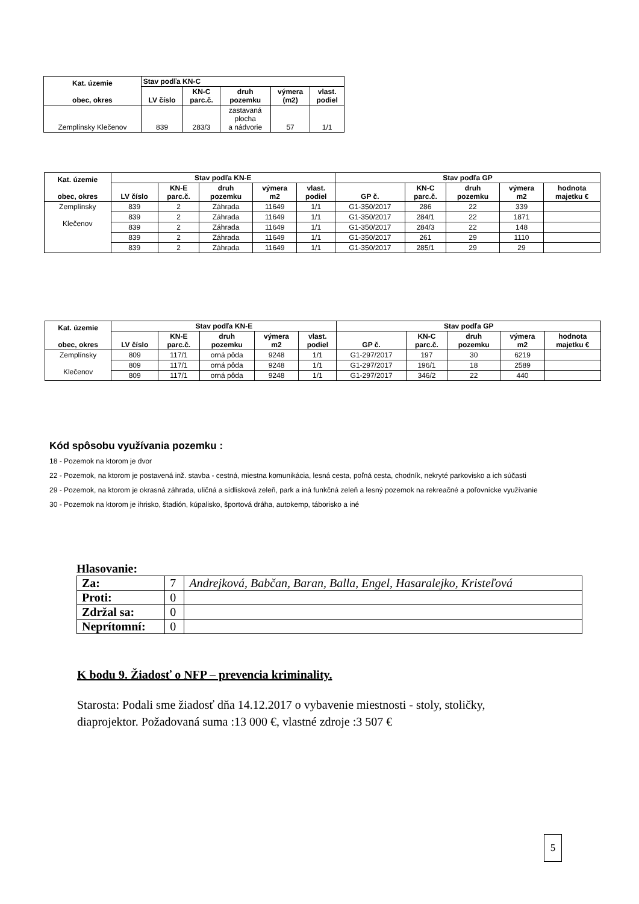| Kat. územie obec, okres | Stav podľa KN-C | | | | |
| --- | --- | --- | --- | --- | --- |
| | LV číslo | KN-C parc.č. | druh pozemku | výmera (m2) | vlast. podiel |
| Zemplínsky Klečenov | 839 | 283/3 | zastavaná plocha a nádvorie | 57 | 1/1 |
| Kat. územie obec, okres | Stav podľa KN-E | | | | | Stav podľa GP | | | | |
| --- | --- | --- | --- | --- | --- | --- | --- | --- | --- | --- |
| | LV číslo | KN-E parc.č. | druh pozemku | výmera m2 | vlast. podiel | GP č. | KN-C parc.č. | druh pozemku | výmera m2 | hodnota majetku € |
| Zemplínsky Klečenov | 839 | 2 | Záhrada | 11649 | 1/1 | G1-350/2017 | 286 | 22 | 339 | |
| | 839 | 2 | Záhrada | 11649 | 1/1 | G1-350/2017 | 284/1 | 22 | 1871 | |
| | 839 | 2 | Záhrada | 11649 | 1/1 | G1-350/2017 | 284/3 | 22 | 148 | |
| | 839 | 2 | Záhrada | 11649 | 1/1 | G1-350/2017 | 261 | 29 | 1110 | |
| | 839 | 2 | Záhrada | 11649 | 1/1 | G1-350/2017 | 285/1 | 29 | 29 | |
| Kat. územie obec, okres | Stav podľa KN-E | | | | | Stav podľa GP | | | | |
| --- | --- | --- | --- | --- | --- | --- | --- | --- | --- | --- |
| | LV číslo | KN-E parc.č. | druh pozemku | výmera m2 | vlast. podiel | GP č. | KN-C parc.č. | druh pozemku | výmera m2 | hodnota majetku € |
| Zemplínsky Klečenov | 809 | 117/1 | orná pôda | 9248 | 1/1 | G1-297/2017 | 197 | 30 | 6219 | |
| | 809 | 117/1 | orná pôda | 9248 | 1/1 | G1-297/2017 | 196/1 | 18 | 2589 | |
| | 809 | 117/1 | orná pôda | 9248 | 1/1 | G1-297/2017 | 346/2 | 22 | 440 | |
Kód spôsobu využívania pozemku :
18 - Pozemok na ktorom je dvor
22 - Pozemok, na ktorom je postavená inž. stavba - cestná, miestna komunikácia, lesná cesta, poľná cesta, chodník, nekryté parkovisko a ich súčasti
29 - Pozemok, na ktorom je okrasná záhrada, uličná a sídlisková zeleň, park a iná funkčná zeleň a lesný pozemok na rekreačné a poľovnícke využívanie
30 - Pozemok na ktorom je ihrisko, štadión, kúpalisko, športová dráha, autokemp, táborisko a iné
Hlasovanie:
| Za: | 7 | Andrejková, Babčan, Baran, Balla, Engel, Hasaralejko, Kristeľová |
| Proti: | 0 | |
| Zdržal sa: | 0 | |
| Neprítomní: | 0 | |
K bodu 9. Žiadosť o NFP – prevencia kriminality.
Starosta: Podali sme žiadosť dňa 14.12.2017 o vybavenie miestnosti - stoly, stoličky, diaprojektor. Požadovaná suma :13 000 €, vlastné zdroje :3 507 €
5